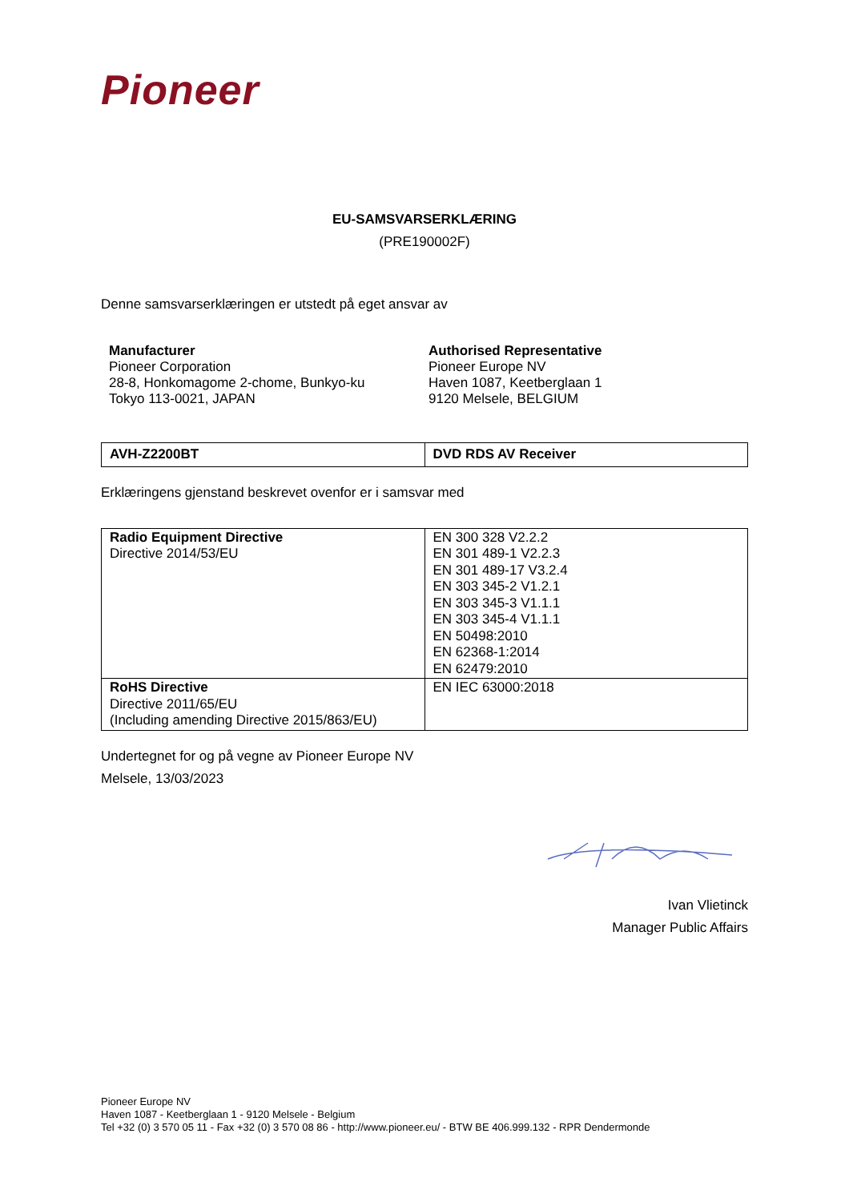Pioneer
EU-SAMSVARSERKLÆRING
(PRE190002F)
Denne samsvarserklæringen er utstedt på eget ansvar av
Manufacturer
Pioneer Corporation
28-8, Honkomagome 2-chome, Bunkyo-ku
Tokyo 113-0021, JAPAN
Authorised Representative
Pioneer Europe NV
Haven 1087, Keetberglaan 1
9120 Melsele, BELGIUM
| AVH-Z2200BT | DVD RDS AV Receiver |
Erklæringens gjenstand beskrevet ovenfor er i samsvar med
| Radio Equipment Directive Directive 2014/53/EU | EN 300 328 V2.2.2 EN 301 489-1 V2.2.3 EN 301 489-17 V3.2.4 EN 303 345-2 V1.2.1 EN 303 345-3 V1.1.1 EN 303 345-4 V1.1.1 EN 50498:2010 EN 62368-1:2014 EN 62479:2010 |
| RoHS Directive Directive 2011/65/EU (Including amending Directive 2015/863/EU) | EN IEC 63000:2018 |
Undertegnet for og på vegne av Pioneer Europe NV
Melsele, 13/03/2023
Ivan Vlietinck
Manager Public Affairs
Pioneer Europe NV
Haven 1087 - Keetberglaan 1 - 9120 Melsele - Belgium
Tel +32 (0) 3 570 05 11 - Fax +32 (0) 3 570 08 86 - http://www.pioneer.eu/ - BTW BE 406.999.132 - RPR Dendermonde